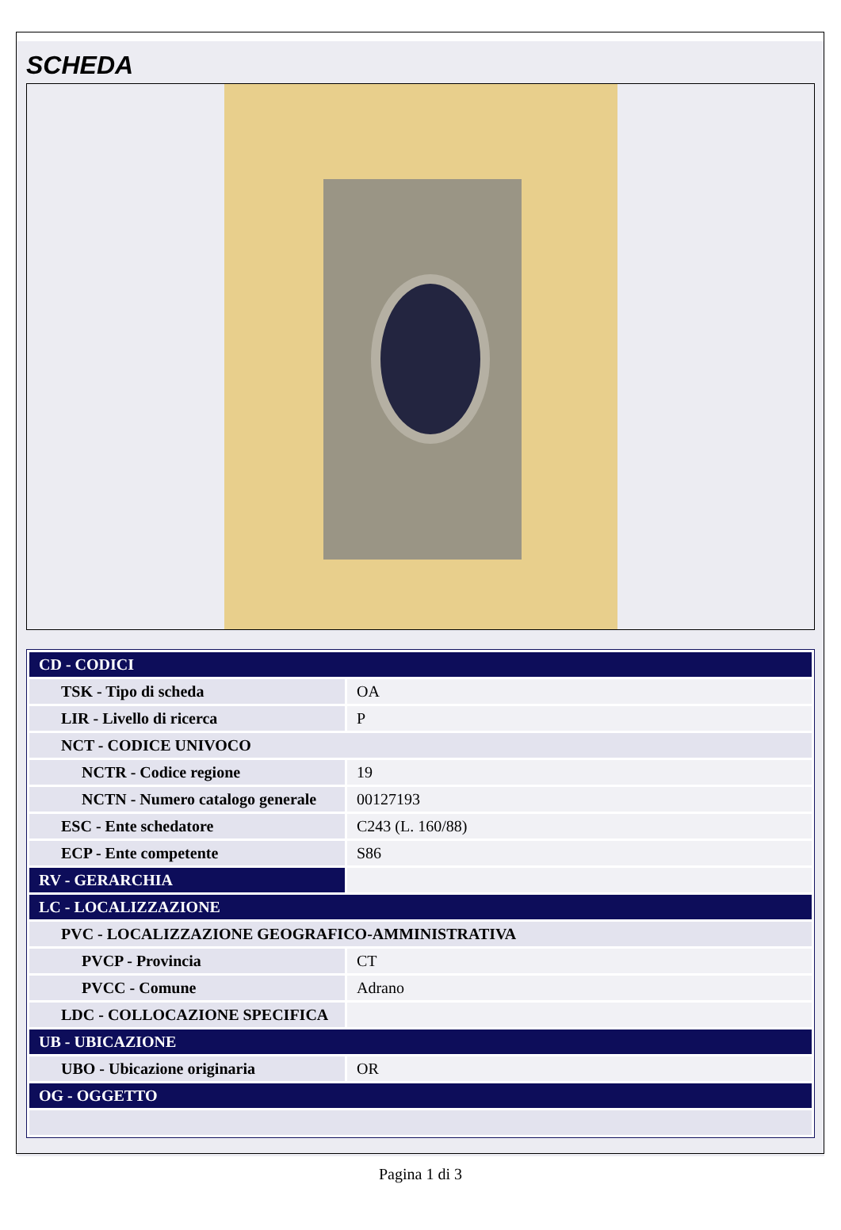SCHEDA
| CD - CODICI | |
| TSK - Tipo di scheda | OA |
| LIR - Livello di ricerca | P |
| NCT - CODICE UNIVOCO | |
| NCTR - Codice regione | 19 |
| NCTN - Numero catalogo generale | 00127193 |
| ESC - Ente schedatore | C243 (L. 160/88) |
| ECP - Ente competente | S86 |
| RV - GERARCHIA | |
| LC - LOCALIZZAZIONE | |
| PVC - LOCALIZZAZIONE GEOGRAFICO-AMMINISTRATIVA | |
| PVCP - Provincia | CT |
| PVCC - Comune | Adrano |
| LDC - COLLOCAZIONE SPECIFICA | |
| UB - UBICAZIONE | |
| UBO - Ubicazione originaria | OR |
| OG - OGGETTO | |
Pagina 1 di 3